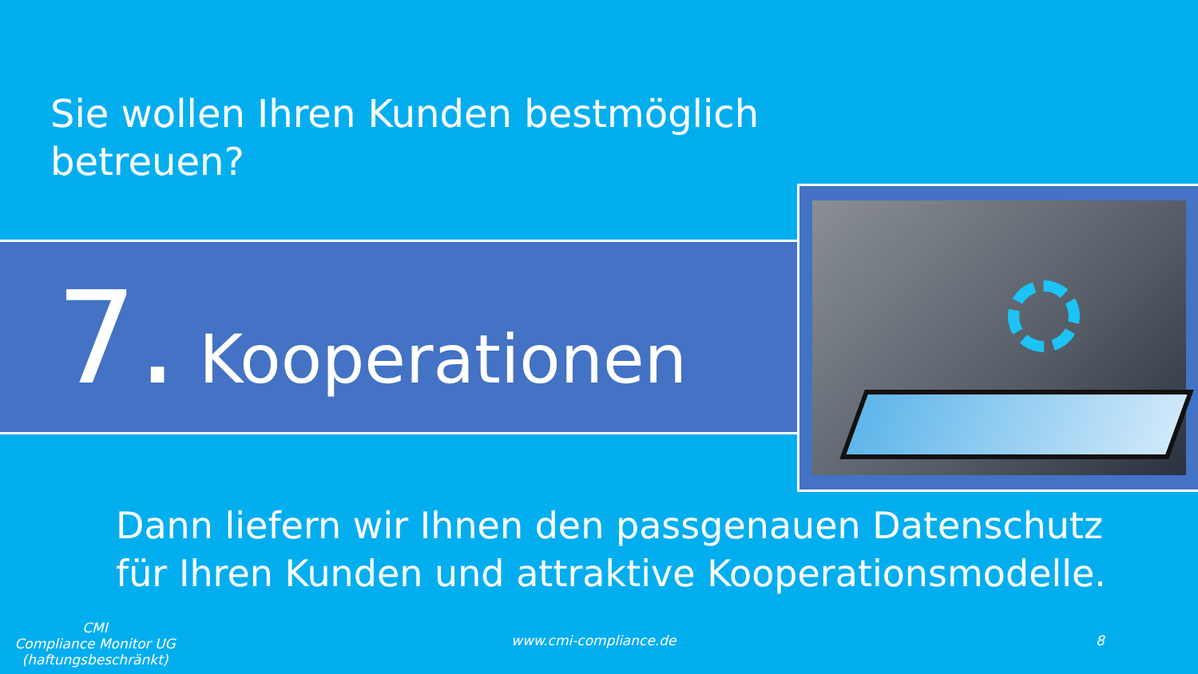Sie wollen Ihren Kunden bestmöglich
betreuen?
7. Kooperationen
Dann liefern wir Ihnen den passgenauen Datenschutz
für Ihren Kunden und attraktive Kooperationsmodelle.
CMI
Compliance Monitor UG
(haftungsbeschränkt)
www.cmi-compliance.de 8